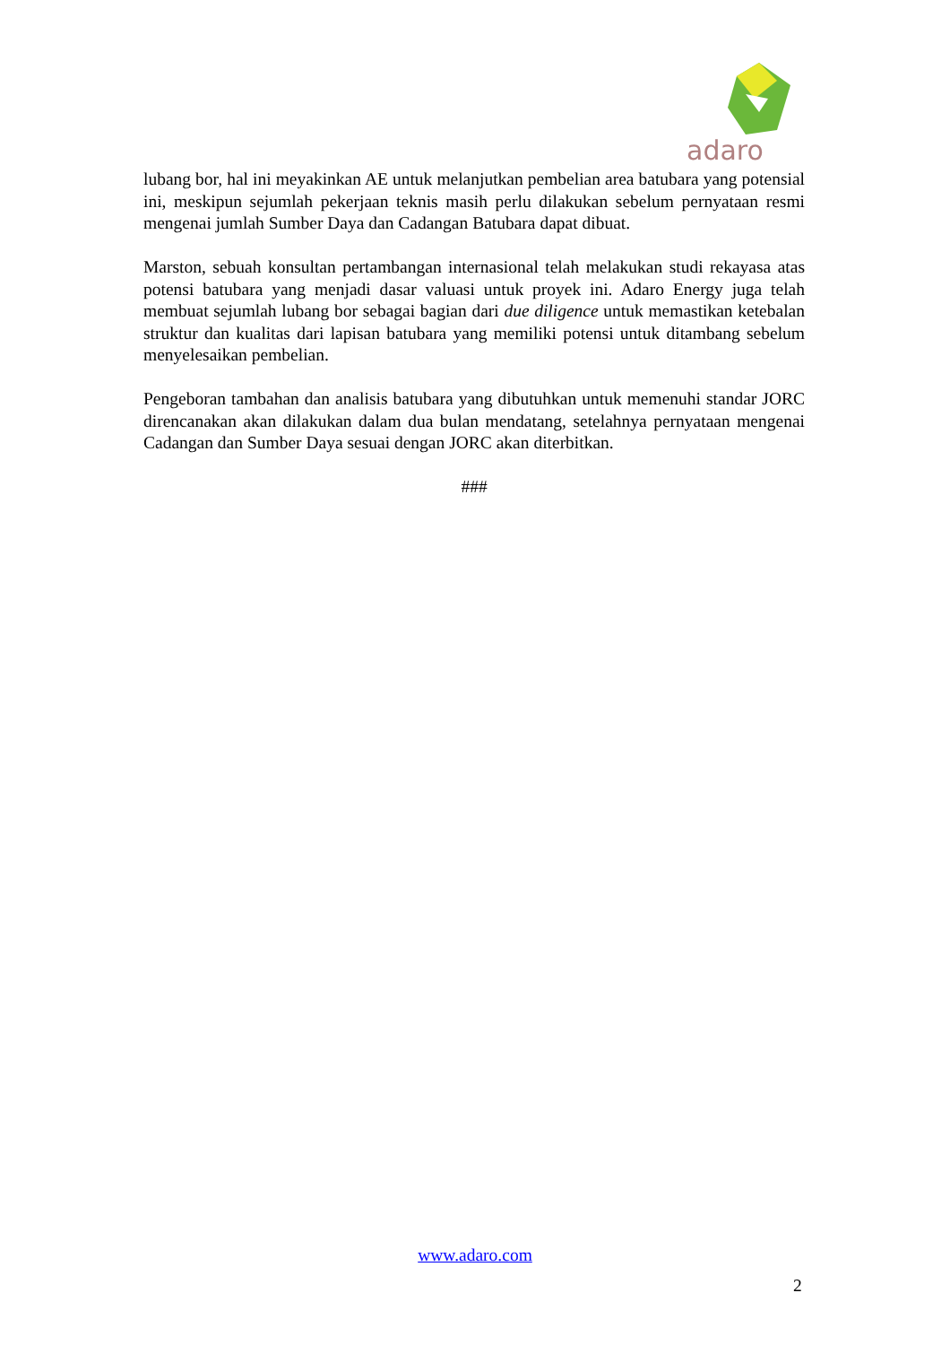adaro
lubang bor, hal ini meyakinkan AE untuk melanjutkan pembelian area batubara yang potensial ini, meskipun sejumlah pekerjaan teknis masih perlu dilakukan sebelum pernyataan resmi mengenai jumlah Sumber Daya dan Cadangan Batubara dapat dibuat.
Marston, sebuah konsultan pertambangan internasional telah melakukan studi rekayasa atas potensi batubara yang menjadi dasar valuasi untuk proyek ini. Adaro Energy juga telah membuat sejumlah lubang bor sebagai bagian dari due diligence untuk memastikan ketebalan struktur dan kualitas dari lapisan batubara yang memiliki potensi untuk ditambang sebelum menyelesaikan pembelian.
Pengeboran tambahan dan analisis batubara yang dibutuhkan untuk memenuhi standar JORC direncanakan akan dilakukan dalam dua bulan mendatang, setelahnya pernyataan mengenai Cadangan dan Sumber Daya sesuai dengan JORC akan diterbitkan.
###
www.adaro.com
2